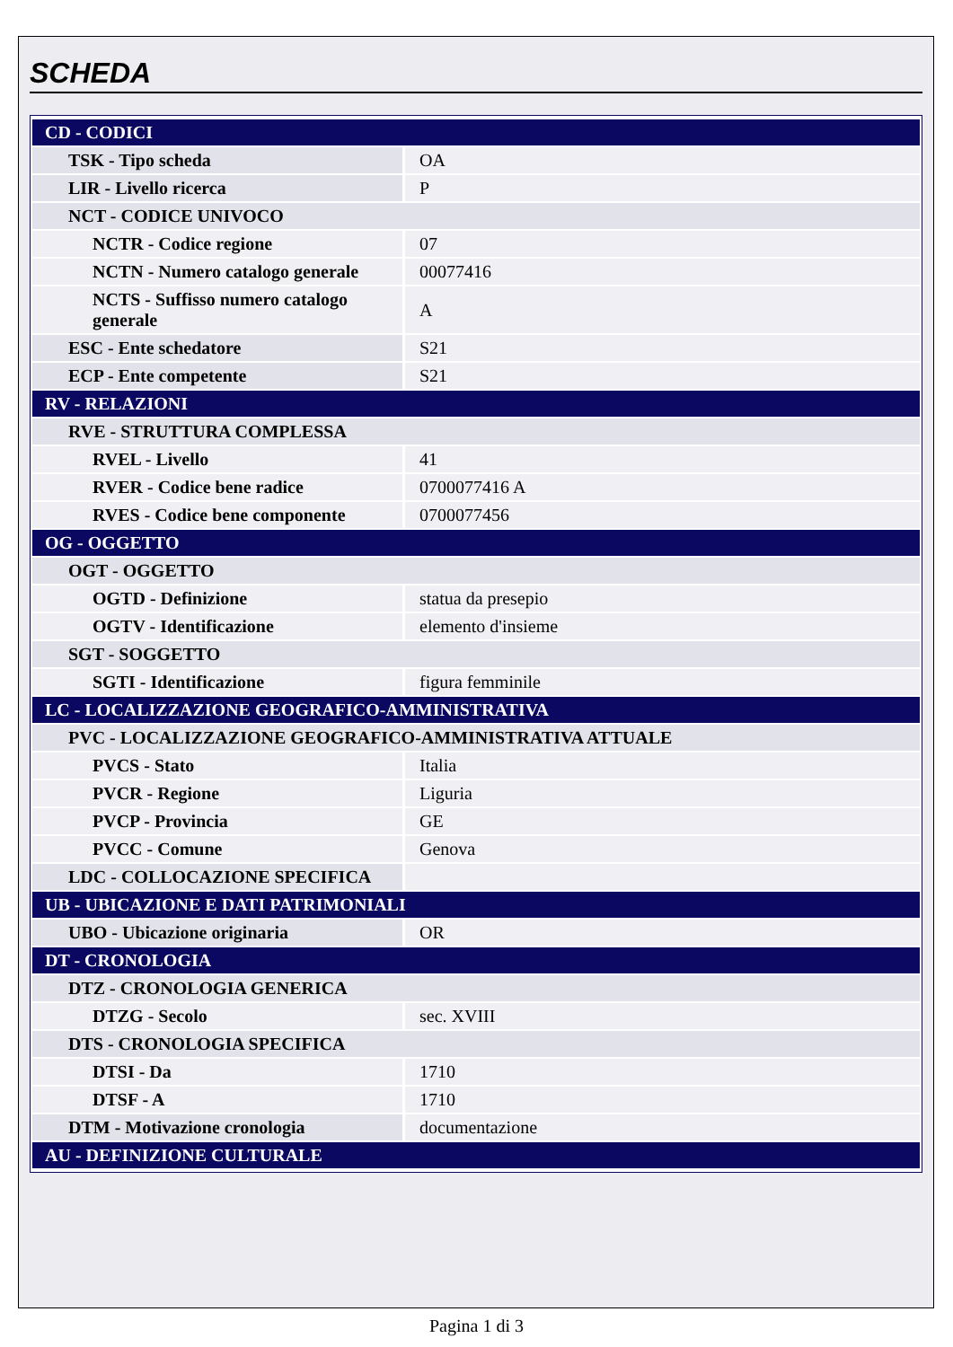SCHEDA
| CD - CODICI | |
| TSK - Tipo scheda | OA |
| LIR - Livello ricerca | P |
| NCT - CODICE UNIVOCO | |
| NCTR - Codice regione | 07 |
| NCTN - Numero catalogo generale | 00077416 |
| NCTS - Suffisso numero catalogo generale | A |
| ESC - Ente schedatore | S21 |
| ECP - Ente competente | S21 |
| RV - RELAZIONI | |
| RVE - STRUTTURA COMPLESSA | |
| RVEL - Livello | 41 |
| RVER - Codice bene radice | 0700077416 A |
| RVES - Codice bene componente | 0700077456 |
| OG - OGGETTO | |
| OGT - OGGETTO | |
| OGTD - Definizione | statua da presepio |
| OGTV - Identificazione | elemento d'insieme |
| SGT - SOGGETTO | |
| SGTI - Identificazione | figura femminile |
| LC - LOCALIZZAZIONE GEOGRAFICO-AMMINISTRATIVA | |
| PVC - LOCALIZZAZIONE GEOGRAFICO-AMMINISTRATIVA ATTUALE | |
| PVCS - Stato | Italia |
| PVCR - Regione | Liguria |
| PVCP - Provincia | GE |
| PVCC - Comune | Genova |
| LDC - COLLOCAZIONE SPECIFICA | |
| UB - UBICAZIONE E DATI PATRIMONIALI | |
| UBO - Ubicazione originaria | OR |
| DT - CRONOLOGIA | |
| DTZ - CRONOLOGIA GENERICA | |
| DTZG - Secolo | sec. XVIII |
| DTS - CRONOLOGIA SPECIFICA | |
| DTSI - Da | 1710 |
| DTSF - A | 1710 |
| DTM - Motivazione cronologia | documentazione |
| AU - DEFINIZIONE CULTURALE | |
Pagina 1 di 3